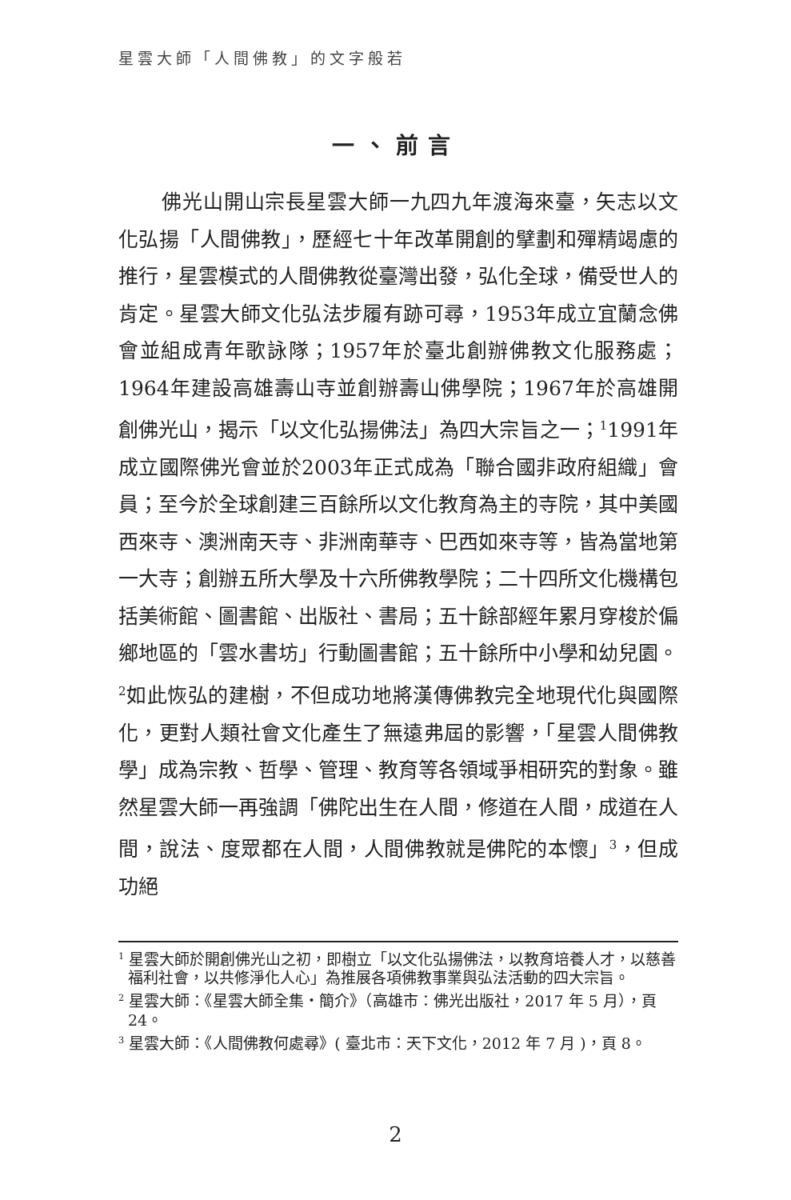星雲大師「人間佛教」的文字般若
一、前言
佛光山開山宗長星雲大師一九四九年渡海來臺，矢志以文化弘揚「人間佛教」，歷經七十年改革開創的擘劃和殫精竭慮的推行，星雲模式的人間佛教從臺灣出發，弘化全球，備受世人的肯定。星雲大師文化弘法步履有跡可尋，1953年成立宜蘭念佛會並組成青年歌詠隊；1957年於臺北創辦佛教文化服務處；1964年建設高雄壽山寺並創辦壽山佛學院；1967年於高雄開創佛光山，揭示「以文化弘揚佛法」為四大宗旨之一；<sup>1</sup>1991年成立國際佛光會並於2003年正式成為「聯合國非政府組織」會員；至今於全球創建三百餘所以文化教育為主的寺院，其中美國西來寺、澳洲南天寺、非洲南華寺、巴西如來寺等，皆為當地第一大寺；創辦五所大學及十六所佛教學院；二十四所文化機構包括美術館、圖書館、出版社、書局；五十餘部經年累月穿梭於偏鄉地區的「雲水書坊」行動圖書館；五十餘所中小學和幼兒園。<sup>2</sup>如此恢弘的建樹，不但成功地將漢傳佛教完全地現代化與國際化，更對人類社會文化產生了無遠弗屆的影響，「星雲人間佛教學」成為宗教、哲學、管理、教育等各領域爭相研究的對象。雖然星雲大師一再強調「佛陀出生在人間，修道在人間，成道在人間，說法、度眾都在人間，人間佛教就是佛陀的本懷」<sup>3</sup>，但成功絕
<sup>1</sup> 星雲大師於開創佛光山之初，即樹立「以文化弘揚佛法，以教育培養人才，以慈善福利社會，以共修淨化人心」為推展各項佛教事業與弘法活動的四大宗旨。
<sup>2</sup> 星雲大師：《星雲大師全集・簡介》（高雄市：佛光出版社，2017 年 5 月），頁 24。
<sup>3</sup> 星雲大師：《人間佛教何處尋》( 臺北市：天下文化，2012 年 7 月 )，頁 8。
2